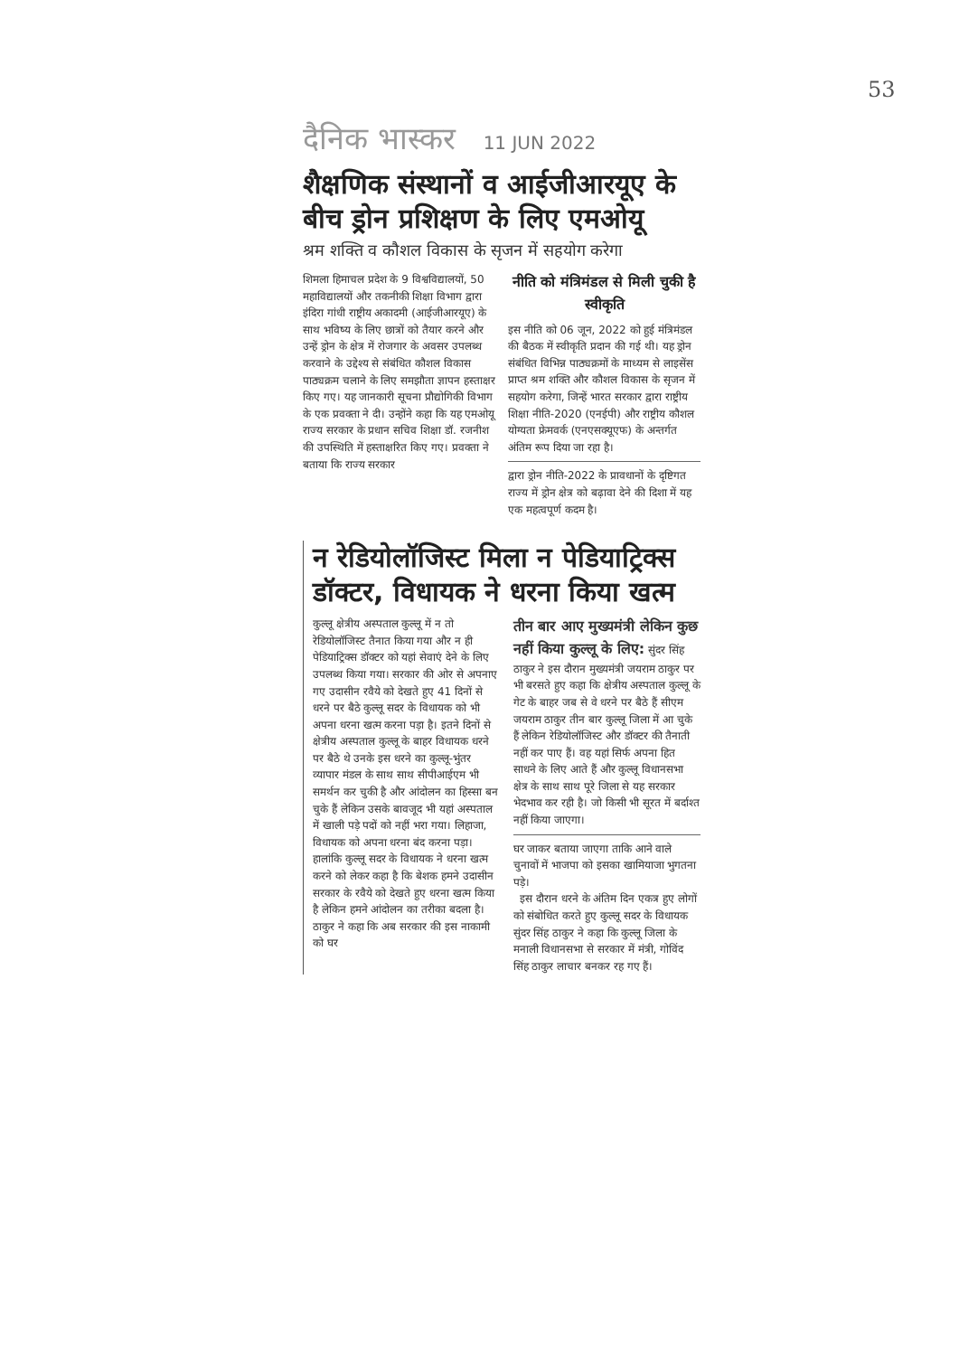53
दैनिक भास्कर 11 JUN 2022
शैक्षणिक संस्थानों व आईजीआरयूए के बीच ड्रोन प्रशिक्षण के लिए एमओयू
श्रम शक्ति व कौशल विकास के सृजन में सहयोग करेगा
शिमला हिमाचल प्रदेश के 9 विश्वविद्यालयों, 50 महाविद्यालयों और तकनीकी शिक्षा विभाग द्वारा इंदिरा गांधी राष्ट्रीय अकादमी (आईजीआरयूए) के साथ भविष्य के लिए छात्रों को तैयार करने और उन्हें ड्रोन के क्षेत्र में रोजगार के अवसर उपलब्ध करवाने के उद्देश्य से संबंधित कौशल विकास पाठ्यक्रम चलाने के लिए समझौता ज्ञापन हस्ताक्षर किए गए। यह जानकारी सूचना प्रौद्योगिकी विभाग के एक प्रवक्ता ने दी। उन्होंने कहा कि यह एमओयू राज्य सरकार के प्रधान सचिव शिक्षा डॉ. रजनीश की उपस्थिति में हस्ताक्षरित किए गए। प्रवक्ता ने बताया कि राज्य सरकार
नीति को मंत्रिमंडल से मिली चुकी है स्वीकृति
इस नीति को 06 जून, 2022 को हुई मंत्रिमंडल की बैठक में स्वीकृति प्रदान की गई थी। यह ड्रोन संबंधित विभिन्न पाठ्यक्रमों के माध्यम से लाइसेंस प्राप्त श्रम शक्ति और कौशल विकास के सृजन में सहयोग करेगा, जिन्हें भारत सरकार द्वारा राष्ट्रीय शिक्षा नीति-2020 (एनईपी) और राष्ट्रीय कौशल योग्यता फ्रेमवर्क (एनएसक्यूएफ) के अन्तर्गत अंतिम रूप दिया जा रहा है।
द्वारा ड्रोन नीति-2022 के प्रावधानों के दृष्टिगत राज्य में ड्रोन क्षेत्र को बढ़ावा देने की दिशा में यह एक महत्वपूर्ण कदम है।
न रेडियोलॉजिस्ट मिला न पेडियाट्रिक्स डॉक्टर, विधायक ने धरना किया खत्म
कुल्लू क्षेत्रीय अस्पताल कुल्लू में न तो रेडियोलॉजिस्ट तैनात किया गया और न ही पेडियाट्रिक्स डॉक्टर को यहां सेवाएं देने के लिए उपलब्ध किया गया। सरकार की ओर से अपनाए गए उदासीन रवैये को देखते हुए 41 दिनों से धरने पर बैठे कुल्लू सदर के विधायक को भी अपना धरना खत्म करना पड़ा है। इतने दिनों से क्षेत्रीय अस्पताल कुल्लू के बाहर विधायक धरने पर बैठे थे उनके इस धरने का कुल्लू-भुंतर व्यापार मंडल के साथ साथ सीपीआईएम भी समर्थन कर चुकी है और आंदोलन का हिस्सा बन चुके हैं लेकिन उसके बावजूद भी यहां अस्पताल में खाली पड़े पदों को नहीं भरा गया। लिहाजा, विधायक को अपना धरना बंद करना पड़ा। हालांकि कुल्लू सदर के विधायक ने धरना खत्म करने को लेकर कहा है कि बेशक हमने उदासीन सरकार के रवैये को देखते हुए धरना खत्म किया है लेकिन हमने आंदोलन का तरीका बदला है। ठाकुर ने कहा कि अब सरकार की इस नाकामी को घर
तीन बार आए मुख्यमंत्री लेकिन कुछ नहीं किया कुल्लू के लिए: सुंदर सिंह ठाकुर ने इस दौरान मुख्यमंत्री जयराम ठाकुर पर भी बरसते हुए कहा कि क्षेत्रीय अस्पताल कुल्लू के गेट के बाहर जब से वे धरने पर बैठे हैं सीएम जयराम ठाकुर तीन बार कुल्लू जिला में आ चुके हैं लेकिन रेडियोलॉजिस्ट और डॉक्टर की तैनाती नहीं कर पाए हैं। वह यहां सिर्फ अपना हित साधने के लिए आते हैं और कुल्लू विधानसभा क्षेत्र के साथ साथ पूरे जिला से यह सरकार भेदभाव कर रही है। जो किसी भी सूरत में बर्दाश्त नहीं किया जाएगा।
घर जाकर बताया जाएगा ताकि आने वाले चुनावों में भाजपा को इसका खामियाजा भुगतना पड़े।
इस दौरान धरने के अंतिम दिन एकत्र हुए लोगों को संबोधित करते हुए कुल्लू सदर के विधायक सुंदर सिंह ठाकुर ने कहा कि कुल्लू जिला के मनाली विधानसभा से सरकार में मंत्री, गोविंद सिंह ठाकुर लाचार बनकर रह गए हैं।